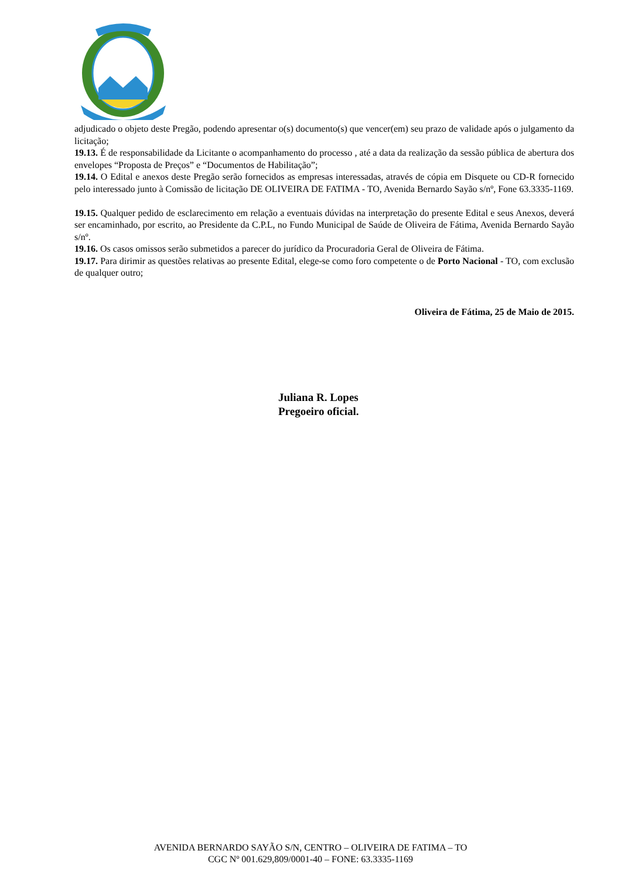adjudicado o objeto deste Pregão, podendo apresentar o(s) documento(s) que vencer(em) seu prazo de validade após o julgamento da licitação;
19.13. É de responsabilidade da Licitante o acompanhamento do processo , até a data da realização da sessão pública de abertura dos envelopes “Proposta de Preços” e “Documentos de Habilitação”;
19.14. O Edital e anexos deste Pregão serão fornecidos as empresas interessadas, através de cópia em Disquete ou CD-R fornecido pelo interessado junto à Comissão de licitação DE OLIVEIRA DE FATIMA - TO, Avenida Bernardo Sayão s/nº, Fone 63.3335-1169.
19.15. Qualquer pedido de esclarecimento em relação a eventuais dúvidas na interpretação do presente Edital e seus Anexos, deverá ser encaminhado, por escrito, ao Presidente da C.P.L, no Fundo Municipal de Saúde de Oliveira de Fátima, Avenida Bernardo Sayão s/nº.
19.16. Os casos omissos serão submetidos a parecer do jurídico da Procuradoria Geral de Oliveira de Fátima.
19.17. Para dirimir as questões relativas ao presente Edital, elege-se como foro competente o de Porto Nacional - TO, com exclusão de qualquer outro;
Oliveira de Fátima, 25 de Maio de 2015.
Juliana R. Lopes
Pregoeiro oficial.
AVENIDA BERNARDO SAYÃO S/N, CENTRO – OLIVEIRA DE FATIMA – TO
CGC Nº 001.629,809/0001-40 – FONE: 63.3335-1169